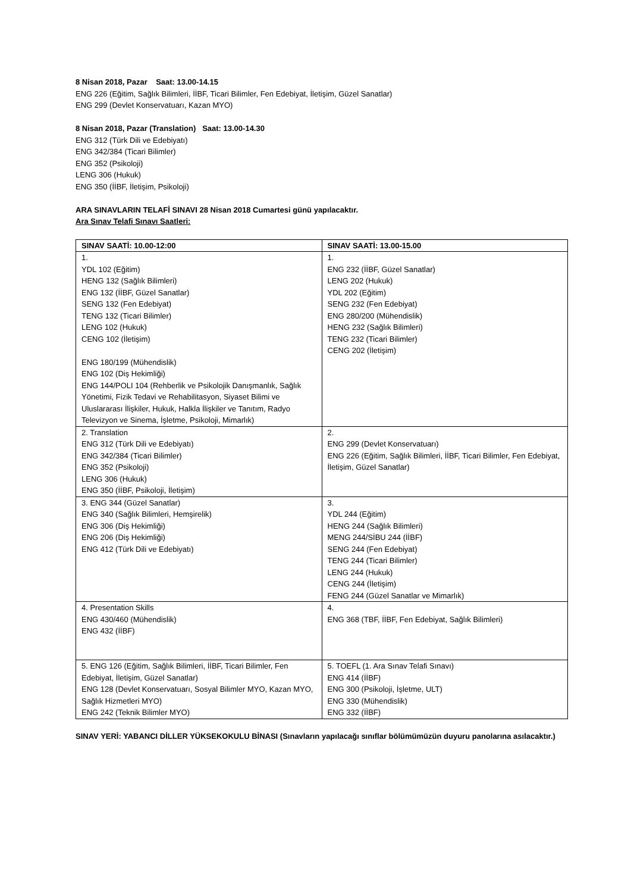8 Nisan 2018, Pazar Saat: 13.00-14.15
ENG 226 (Eğitim, Sağlık Bilimleri, İİBF, Ticari Bilimler, Fen Edebiyat, İletişim, Güzel Sanatlar)
ENG 299 (Devlet Konservatuarı, Kazan MYO)
8 Nisan 2018, Pazar (Translation) Saat: 13.00-14.30
ENG 312 (Türk Dili ve Edebiyatı)
ENG 342/384 (Ticari Bilimler)
ENG 352 (Psikoloji)
LENG 306 (Hukuk)
ENG 350 (İİBF, İletişim, Psikoloji)
ARA SINAVLARIN TELAFİ SINAVI 28 Nisan 2018 Cumartesi günü yapılacaktır.
Ara Sınav Telafi Sınavı Saatleri:
| SINAV SAATİ: 10.00-12:00 | SINAV SAATİ: 13.00-15.00 |
| --- | --- |
| 1. YDL 102 (Eğitim) HENG 132 (Sağlık Bilimleri) ENG 132 (İİBF, Güzel Sanatlar) SENG 132 (Fen Edebiyat) TENG 132 (Ticari Bilimler) LENG 102 (Hukuk) CENG 102 (İletişim) ENG 180/199 (Mühendislik) ENG 102 (Diş Hekimliği) ENG 144/POLI 104 (Rehberlik ve Psikolojik Danışmanlık, Sağlık Yönetimi, Fizik Tedavi ve Rehabilitasyon, Siyaset Bilimi ve Uluslararası İlişkiler, Hukuk, Halkla İlişkiler ve Tanıtım, Radyo Televizyon ve Sinema, İşletme, Psikoloji, Mimarlık) | 1. ENG 232 (İİBF, Güzel Sanatlar) LENG 202 (Hukuk) YDL 202 (Eğitim) SENG 232 (Fen Edebiyat) ENG 280/200 (Mühendislik) HENG 232 (Sağlık Bilimleri) TENG 232 (Ticari Bilimler) CENG 202 (İletişim) |
| 2. Translation ENG 312 (Türk Dili ve Edebiyatı) ENG 342/384 (Ticari Bilimler) ENG 352 (Psikoloji) LENG 306 (Hukuk) ENG 350 (İİBF, Psikoloji, İletişim) | 2. ENG 299 (Devlet Konservatuarı) ENG 226 (Eğitim, Sağlık Bilimleri, İİBF, Ticari Bilimler, Fen Edebiyat, İletişim, Güzel Sanatlar) |
| 3. ENG 344 (Güzel Sanatlar) ENG 340 (Sağlık Bilimleri, Hemşirelik) ENG 306 (Diş Hekimliği) ENG 206 (Diş Hekimliği) ENG 412 (Türk Dili ve Edebiyatı) | 3. YDL 244 (Eğitim) HENG 244 (Sağlık Bilimleri) MENG 244/SİBU 244 (İİBF) SENG 244 (Fen Edebiyat) TENG 244 (Ticari Bilimler) LENG 244 (Hukuk) CENG 244 (İletişim) FENG 244 (Güzel Sanatlar ve Mimarlık) |
| 4. Presentation Skills ENG 430/460 (Mühendislik) ENG 432 (İİBF) | 4. ENG 368 (TBF, İİBF, Fen Edebiyat, Sağlık Bilimleri) |
| 5. ENG 126 (Eğitim, Sağlık Bilimleri, İİBF, Ticari Bilimler, Fen Edebiyat, İletişim, Güzel Sanatlar) ENG 128 (Devlet Konservatuarı, Sosyal Bilimler MYO, Kazan MYO, Sağlık Hizmetleri MYO) ENG 242 (Teknik Bilimler MYO) | 5. TOEFL (1. Ara Sınav Telafi Sınavı) ENG 414 (İİBF) ENG 300 (Psikoloji, İşletme, ULT) ENG 330 (Mühendislik) ENG 332 (İİBF) |
SINAV YERİ: YABANCI DİLLER YÜKSEKOKULU BİNASI (Sınavların yapılacağı sınıflar bölümümüzün duyuru panolarına asılacaktır.)